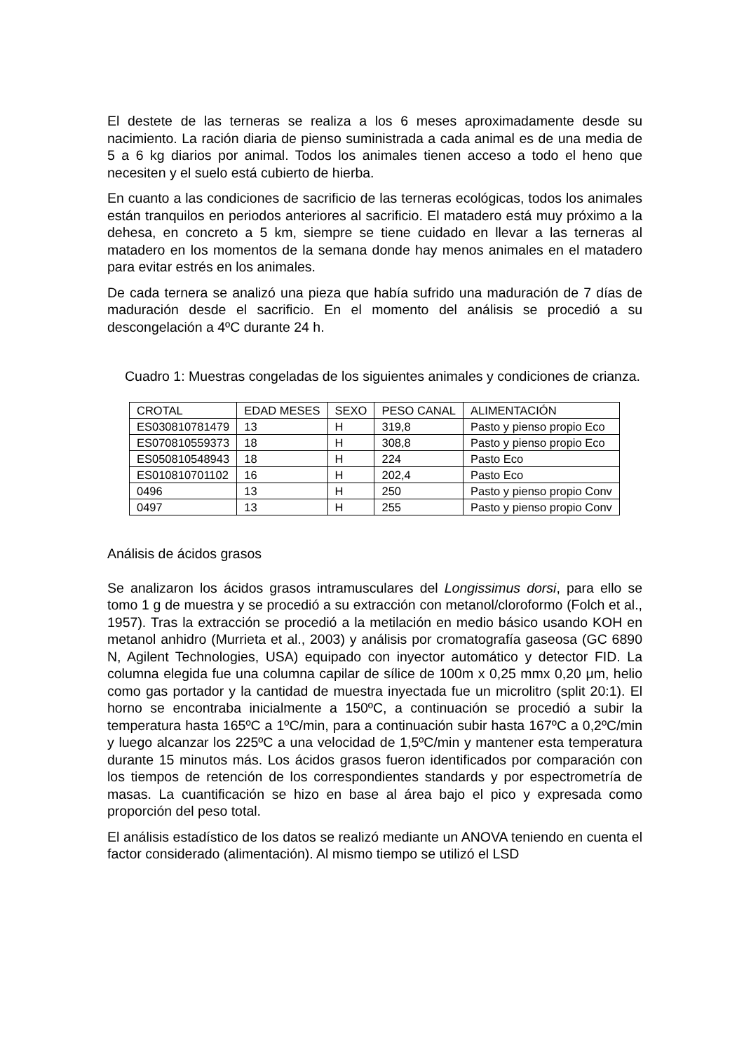El destete de las terneras se realiza a los 6 meses aproximadamente desde su nacimiento. La ración diaria de pienso suministrada a cada animal es de una media de 5 a 6 kg diarios por animal. Todos los animales tienen acceso a todo el heno que necesiten y el suelo está cubierto de hierba.
En cuanto a las condiciones de sacrificio de las terneras ecológicas, todos los animales están tranquilos en periodos anteriores al sacrificio. El matadero está muy próximo a la dehesa, en concreto a 5 km, siempre se tiene cuidado en llevar a las terneras al matadero en los momentos de la semana donde hay menos animales en el matadero para evitar estrés en los animales.
De cada ternera se analizó una pieza que había sufrido una maduración de 7 días de maduración desde el sacrificio. En el momento del análisis se procedió a su descongelación a 4ºC durante 24 h.
Cuadro 1: Muestras congeladas de los siguientes animales y condiciones de crianza.
| CROTAL | EDAD MESES | SEXO | PESO CANAL | ALIMENTACIÓN |
| ES030810781479 | 13 | H | 319,8 | Pasto y pienso propio Eco |
| ES070810559373 | 18 | H | 308,8 | Pasto y pienso propio Eco |
| ES050810548943 | 18 | H | 224 | Pasto Eco |
| ES010810701102 | 16 | H | 202,4 | Pasto Eco |
| 0496 | 13 | H | 250 | Pasto y pienso propio Conv |
| 0497 | 13 | H | 255 | Pasto y pienso propio Conv |
Análisis de ácidos grasos
Se analizaron los ácidos grasos intramusculares del Longissimus dorsi, para ello se tomo 1 g de muestra y se procedió a su extracción con metanol/cloroformo (Folch et al., 1957). Tras la extracción se procedió a la metilación en medio básico usando KOH en metanol anhidro (Murrieta et al., 2003) y análisis por cromatografía gaseosa (GC 6890 N, Agilent Technologies, USA) equipado con inyector automático y detector FID. La columna elegida fue una columna capilar de sílice de 100m x 0,25 mmx 0,20 μm, helio como gas portador y la cantidad de muestra inyectada fue un microlitro (split 20:1). El horno se encontraba inicialmente a 150ºC, a continuación se procedió a subir la temperatura hasta 165ºC a 1ºC/min, para a continuación subir hasta 167ºC a 0,2ºC/min y luego alcanzar los 225ºC a una velocidad de 1,5ºC/min y mantener esta temperatura durante 15 minutos más. Los ácidos grasos fueron identificados por comparación con los tiempos de retención de los correspondientes standards y por espectrometría de masas. La cuantificación se hizo en base al área bajo el pico y expresada como proporción del peso total.
El análisis estadístico de los datos se realizó mediante un ANOVA teniendo en cuenta el factor considerado (alimentación). Al mismo tiempo se utilizó el LSD